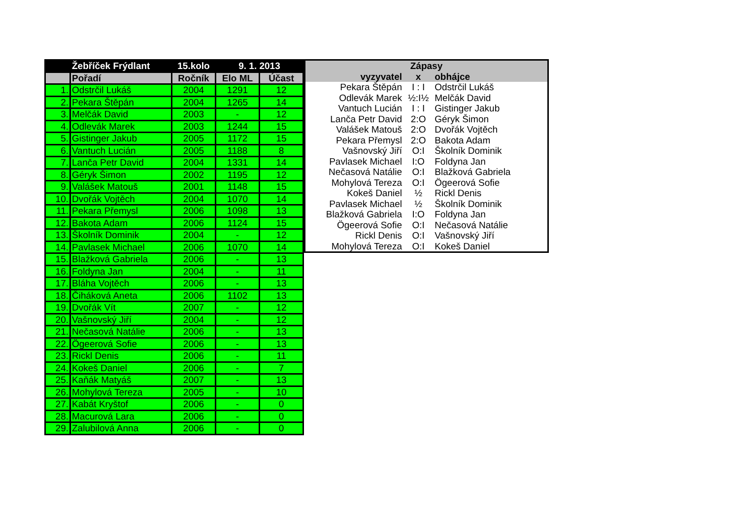| | Žebříček Frýdlant | 15.kolo | 9. 1. 2013 | |
| --- | --- | --- | --- | --- |
| | Pořadí | Ročník | Elo ML | Účast |
| 1. | Odstrčil Lukáš | 2004 | 1291 | 12 |
| 2. | Pekara Štěpán | 2004 | 1265 | 14 |
| 3. | Melčák David | 2003 | - | 12 |
| 4. | Odlevák Marek | 2003 | 1244 | 15 |
| 5. | Gistinger Jakub | 2005 | 1172 | 15 |
| 6. | Vantuch Lucián | 2005 | 1188 | 8 |
| 7. | Lanča Petr David | 2004 | 1331 | 14 |
| 8. | Géryk Šimon | 2002 | 1195 | 12 |
| 9. | Valášek Matouš | 2001 | 1148 | 15 |
| 10. | Dvořák Vojtěch | 2004 | 1070 | 14 |
| 11. | Pekara Přemysl | 2006 | 1098 | 13 |
| 12. | Bakota Adam | 2006 | 1124 | 15 |
| 13. | Školník Dominik | 2004 | - | 12 |
| 14. | Pavlasek Michael | 2006 | 1070 | 14 |
| 15. | Blažková Gabriela | 2006 | - | 13 |
| 16. | Foldyna Jan | 2004 | - | 11 |
| 17. | Bláha Vojtěch | 2006 | - | 13 |
| 18. | Čiháková Aneta | 2006 | 1102 | 13 |
| 19. | Dvořák Vít | 2007 | - | 12 |
| 20. | Vašnovský Jiří | 2004 | - | 12 |
| 21. | Nečasová Natálie | 2006 | - | 13 |
| 22. | Ögeerová Sofie | 2006 | - | 13 |
| 23. | Rickl Denis | 2006 | - | 11 |
| 24. | Kokeš Daniel | 2006 | - | 7 |
| 25. | Kaňák Matyáš | 2007 | - | 13 |
| 26. | Mohylová Tereza | 2005 | - | 10 |
| 27. | Kabát Kryštof | 2006 | - | 0 |
| 28. | Macurová Lara | 2006 | - | 0 |
| 29. | Zalubilová Anna | 2006 | - | 0 |
| Zápasy | | |
| --- | --- | --- |
| vyzyvatel | x | obhájce |
| Pekara Štěpán | I : I | Odstrčil Lukáš |
| Odlevák Marek | ½:I½ | Melčák David |
| Vantuch Lucián | I : I | Gistinger Jakub |
| Lanča Petr David | 2:O | Géryk Šimon |
| Valášek Matouš | 2:O | Dvořák Vojtěch |
| Pekara Přemysl | 2:O | Bakota Adam |
| Vašnovský Jiří | O:I | Školník Dominik |
| Pavlasek Michael | I:O | Foldyna Jan |
| Nečasová Natálie | O:I | Blažková Gabriela |
| Mohylová Tereza | O:I | Ögeerová Sofie |
| Kokeš Daniel | ½ | Rickl Denis |
| Pavlasek Michael | ½ | Školník Dominik |
| Blažková Gabriela | I:O | Foldyna Jan |
| Ögeerová Sofie | O:I | Nečasová Natálie |
| Rickl Denis | O:I | Vašnovský Jiří |
| Mohylová Tereza | O:I | Kokeš Daniel |